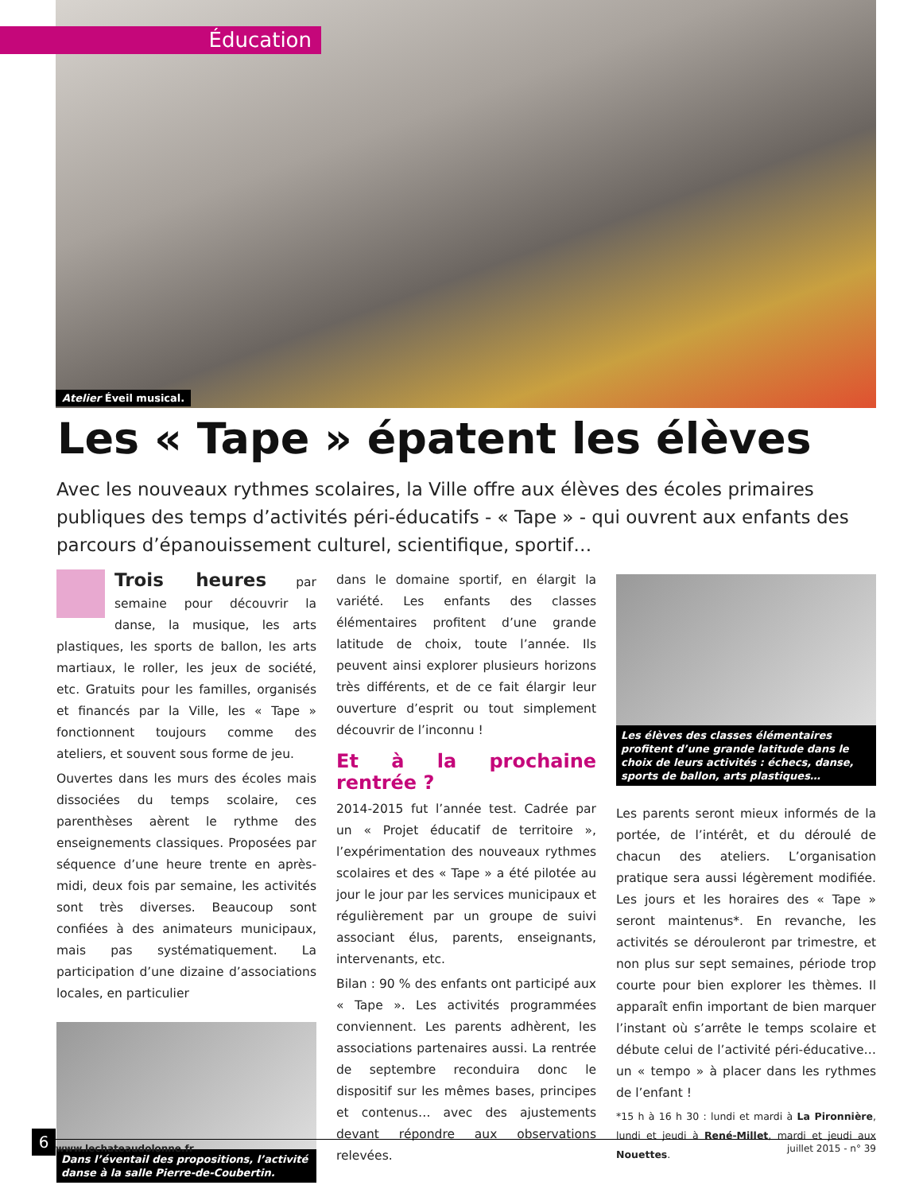Éducation
Atelier Éveil musical.
Les « Tape » épatent les élèves
Avec les nouveaux rythmes scolaires, la Ville offre aux élèves des écoles primaires publiques des temps d’activités péri-éducatifs - « Tape » - qui ouvrent aux enfants des parcours d’épanouissement culturel, scientifique, sportif…
Trois heures par semaine pour découvrir la danse, la musique, les arts plastiques, les sports de ballon, les arts martiaux, le roller, les jeux de société, etc. Gratuits pour les familles, organisés et financés par la Ville, les « Tape » fonctionnent toujours comme des ateliers, et souvent sous forme de jeu.
Ouvertes dans les murs des écoles mais dissociées du temps scolaire, ces parenthèses aèrent le rythme des enseignements classiques. Proposées par séquence d’une heure trente en après-midi, deux fois par semaine, les activités sont très diverses. Beaucoup sont confiées à des animateurs municipaux, mais pas systématiquement. La participation d’une dizaine d’associations locales, en particulier
Dans l’éventail des propositions, l’activité danse à la salle Pierre-de-Coubertin.
dans le domaine sportif, en élargit la variété. Les enfants des classes élémentaires profitent d’une grande latitude de choix, toute l’année. Ils peuvent ainsi explorer plusieurs horizons très différents, et de ce fait élargir leur ouverture d’esprit ou tout simplement découvrir de l’inconnu !
Et à la prochaine rentrée ?
2014-2015 fut l’année test. Cadrée par un « Projet éducatif de territoire », l’expérimentation des nouveaux rythmes scolaires et des « Tape » a été pilotée au jour le jour par les services municipaux et régulièrement par un groupe de suivi associant élus, parents, enseignants, intervenants, etc.
Bilan : 90 % des enfants ont participé aux « Tape ». Les activités programmées conviennent. Les parents adhèrent, les associations partenaires aussi. La rentrée de septembre reconduira donc le dispositif sur les mêmes bases, principes et contenus… avec des ajustements devant répondre aux observations relevées.
Les élèves des classes élémentaires profitent d’une grande latitude dans le choix de leurs activités : échecs, danse, sports de ballon, arts plastiques…
Les parents seront mieux informés de la portée, de l’intérêt, et du déroulé de chacun des ateliers. L’organisation pratique sera aussi légèrement modifiée. Les jours et les horaires des « Tape » seront maintenus*. En revanche, les activités se dérouleront par trimestre, et non plus sur sept semaines, période trop courte pour bien explorer les thèmes. Il apparaît enfin important de bien marquer l’instant où s’arrête le temps scolaire et débute celui de l’activité péri-éducative… un « tempo » à placer dans les rythmes de l’enfant !
*15 h à 16 h 30 : lundi et mardi à La Pironnière, lundi et jeudi à René-Millet, mardi et jeudi aux Nouettes.
6 www.lechateaudolonne.fr juillet 2015 - n° 39